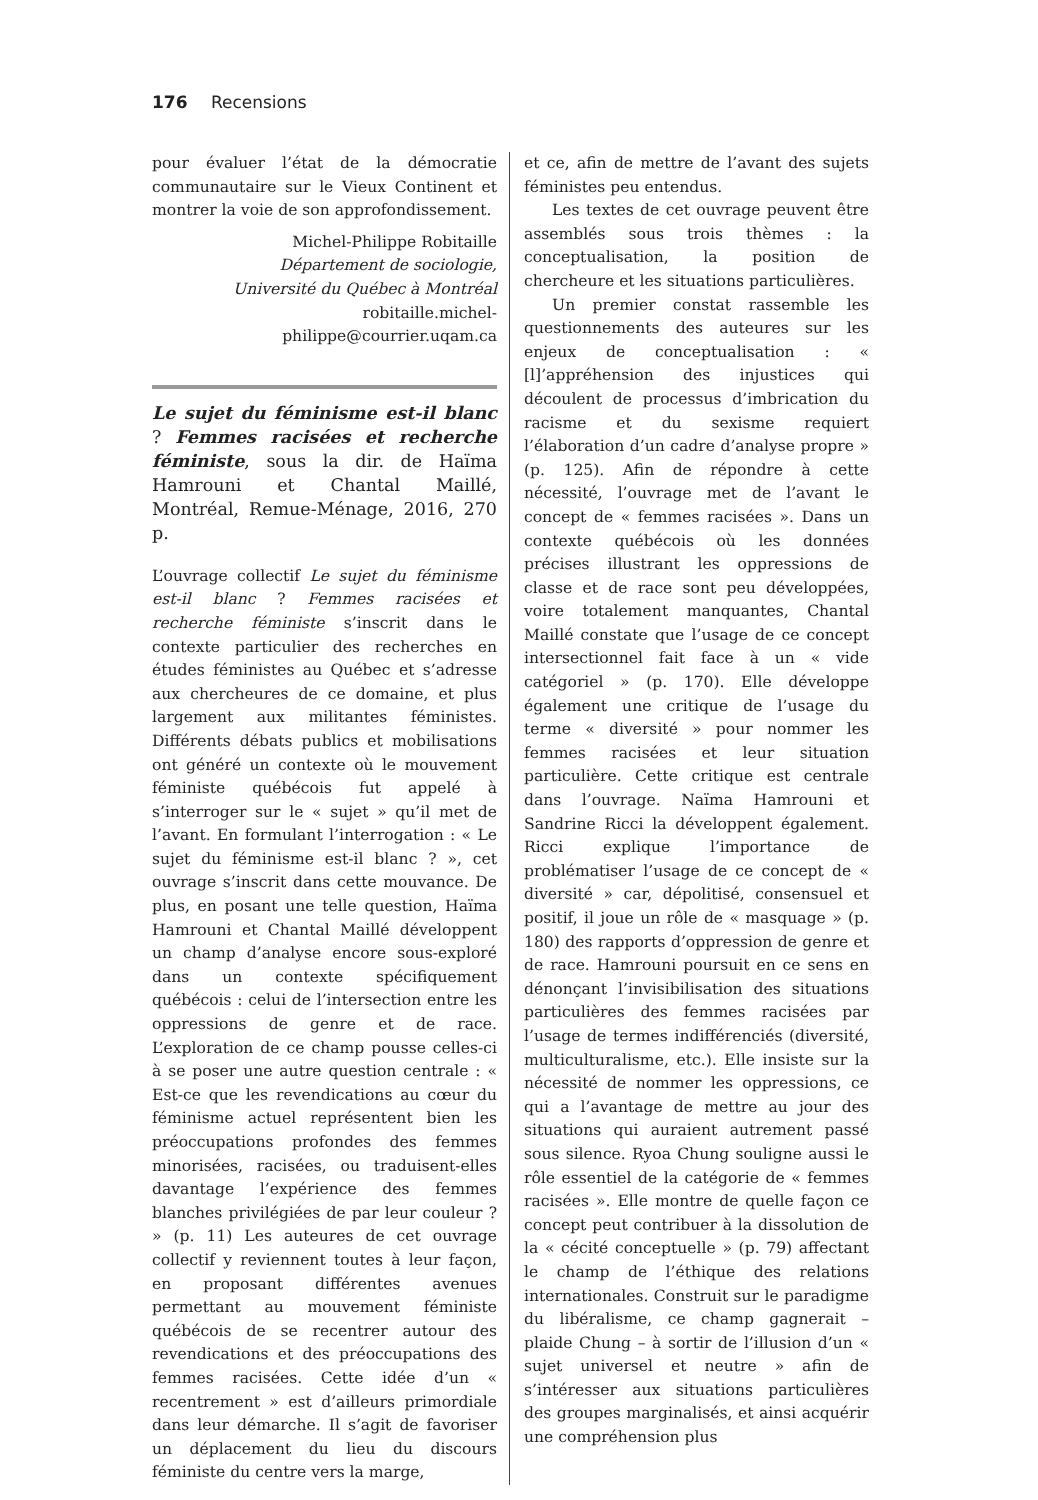176 Recensions
pour évaluer l’état de la démocratie communautaire sur le Vieux Continent et montrer la voie de son approfondissement.
Michel-Philippe Robitaille
Département de sociologie,
Université du Québec à Montréal
robitaille.michel-philippe@courrier.uqam.ca
Le sujet du féminisme est-il blanc ? Femmes racisées et recherche féministe, sous la dir. de Haïma Hamrouni et Chantal Maillé, Montréal, Remue-Ménage, 2016, 270 p.
L’ouvrage collectif Le sujet du féminisme est-il blanc ? Femmes racisées et recherche féministe s’inscrit dans le contexte particulier des recherches en études féministes au Québec et s’adresse aux chercheures de ce domaine, et plus largement aux militantes féministes. Différents débats publics et mobilisations ont généré un contexte où le mouvement féministe québécois fut appelé à s’interroger sur le « sujet » qu’il met de l’avant. En formulant l’interrogation : « Le sujet du féminisme est-il blanc ? », cet ouvrage s’inscrit dans cette mouvance. De plus, en posant une telle question, Haïma Hamrouni et Chantal Maillé développent un champ d’analyse encore sous-exploré dans un contexte spécifiquement québécois : celui de l’intersection entre les oppressions de genre et de race. L’exploration de ce champ pousse celles-ci à se poser une autre question centrale : « Est-ce que les revendications au cœur du féminisme actuel représentent bien les préoccupations profondes des femmes minorisées, racisées, ou traduisent-elles davantage l’expérience des femmes blanches privilégiées de par leur couleur ? » (p. 11) Les auteures de cet ouvrage collectif y reviennent toutes à leur façon, en proposant différentes avenues permettant au mouvement féministe québécois de se recentrer autour des revendications et des préoccupations des femmes racisées. Cette idée d’un « recentrement » est d’ailleurs primordiale dans leur démarche. Il s’agit de favoriser un déplacement du lieu du discours féministe du centre vers la marge,
et ce, afin de mettre de l’avant des sujets féministes peu entendus.
Les textes de cet ouvrage peuvent être assemblés sous trois thèmes : la conceptualisation, la position de chercheure et les situations particulières.
Un premier constat rassemble les questionnements des auteures sur les enjeux de conceptualisation : « [l]’appréhension des injustices qui découlent de processus d’imbrication du racisme et du sexisme requiert l’élaboration d’un cadre d’analyse propre » (p. 125). Afin de répondre à cette nécessité, l’ouvrage met de l’avant le concept de « femmes racisées ». Dans un contexte québécois où les données précises illustrant les oppressions de classe et de race sont peu développées, voire totalement manquantes, Chantal Maillé constate que l’usage de ce concept intersectionnel fait face à un « vide catégoriel » (p. 170). Elle développe également une critique de l’usage du terme « diversité » pour nommer les femmes racisées et leur situation particulière. Cette critique est centrale dans l’ouvrage. Naïma Hamrouni et Sandrine Ricci la développent également. Ricci explique l’importance de problématiser l’usage de ce concept de « diversité » car, dépolitisé, consensuel et positif, il joue un rôle de « masquage » (p. 180) des rapports d’oppression de genre et de race. Hamrouni poursuit en ce sens en dénonçant l’invisibilisation des situations particulières des femmes racisées par l’usage de termes indifférenciés (diversité, multiculturalisme, etc.). Elle insiste sur la nécessité de nommer les oppressions, ce qui a l’avantage de mettre au jour des situations qui auraient autrement passé sous silence. Ryoa Chung souligne aussi le rôle essentiel de la catégorie de « femmes racisées ». Elle montre de quelle façon ce concept peut contribuer à la dissolution de la « cécité conceptuelle » (p. 79) affectant le champ de l’éthique des relations internationales. Construit sur le paradigme du libéralisme, ce champ gagnerait – plaide Chung – à sortir de l’illusion d’un « sujet universel et neutre » afin de s’intéresser aux situations particulières des groupes marginalisés, et ainsi acquérir une compréhension plus